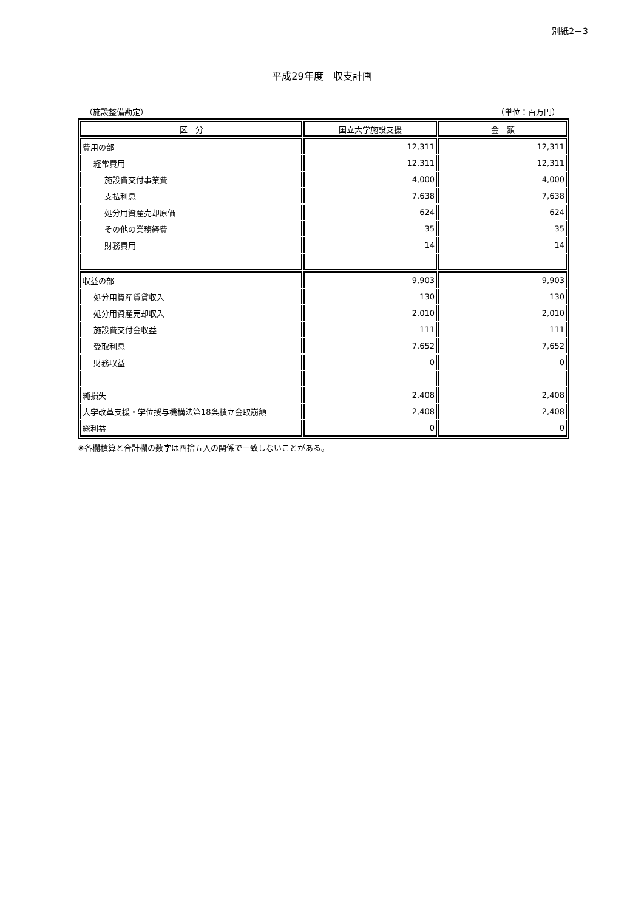別紙2－3
平成29年度　収支計画
（施設整備勘定） （単位：百万円）
| 区 分 | 国立大学施設支援 | 金 額 |
| --- | --- | --- |
| 費用の部 | 12,311 | 12,311 |
| 経常費用 | 12,311 | 12,311 |
| 施設費交付事業費 | 4,000 | 4,000 |
| 支払利息 | 7,638 | 7,638 |
| 処分用資産売却原価 | 624 | 624 |
| その他の業務経費 | 35 | 35 |
| 財務費用 | 14 | 14 |
| 収益の部 | 9,903 | 9,903 |
| 処分用資産賃貸収入 | 130 | 130 |
| 処分用資産売却収入 | 2,010 | 2,010 |
| 施設費交付金収益 | 111 | 111 |
| 受取利息 | 7,652 | 7,652 |
| 財務収益 | 0 | 0 |
| 純損失 | 2,408 | 2,408 |
| 大学改革支援・学位授与機構法第18条積立金取崩額 | 2,408 | 2,408 |
| 総利益 | 0 | 0 |
※各欄積算と合計欄の数字は四捨五入の関係で一致しないことがある。